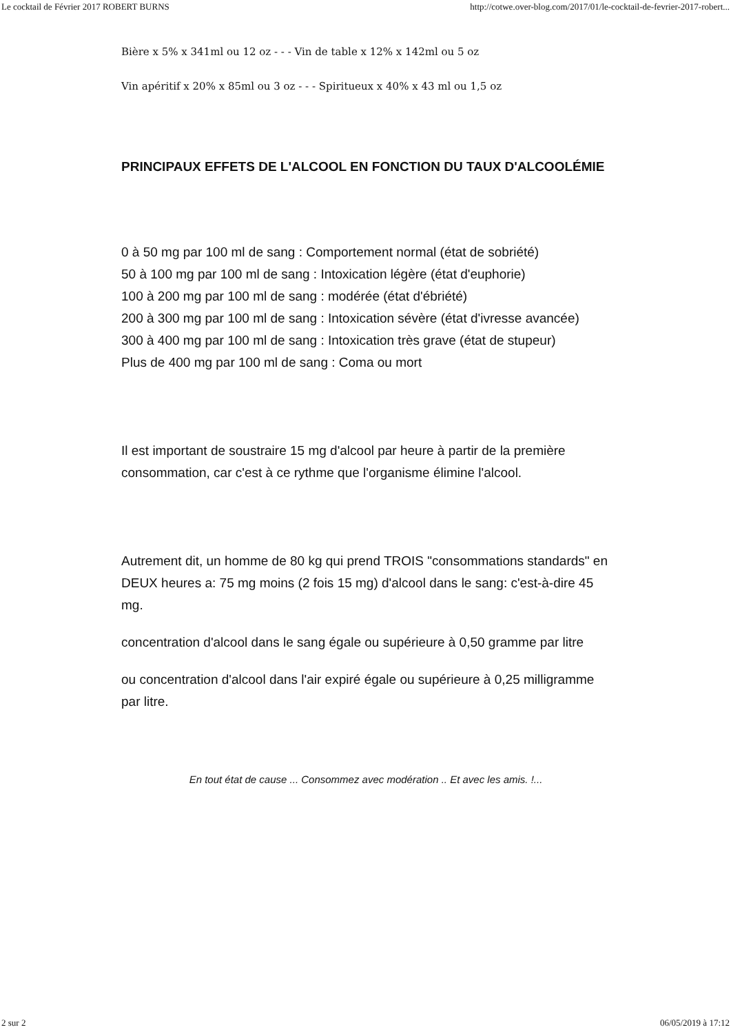Le cocktail de Février 2017 ROBERT BURNS http://cotwe.over-blog.com/2017/01/le-cocktail-de-fevrier-2017-robert...
Bière x 5% x 341ml ou 12 oz - - - Vin de table x 12% x 142ml ou 5 oz
Vin apéritif x 20% x 85ml ou 3 oz - - - Spiritueux x 40% x 43 ml ou 1,5 oz
PRINCIPAUX EFFETS DE L'ALCOOL EN FONCTION DU TAUX D'ALCOOLÉMIE
0 à 50 mg par 100 ml de sang : Comportement normal (état de sobriété)
50 à 100 mg par 100 ml de sang : Intoxication légère (état d'euphorie)
100 à 200 mg par 100 ml de sang : modérée (état d'ébriété)
200 à 300 mg par 100 ml de sang : Intoxication sévère (état d'ivresse avancée)
300 à 400 mg par 100 ml de sang : Intoxication très grave (état de stupeur)
Plus de 400 mg par 100 ml de sang : Coma ou mort
Il est important de soustraire 15 mg d'alcool par heure à partir de la première consommation, car c'est à ce rythme que l'organisme élimine l'alcool.
Autrement dit, un homme de 80 kg qui prend TROIS "consommations standards" en DEUX heures a: 75 mg moins (2 fois 15 mg) d'alcool dans le sang: c'est-à-dire 45 mg.
concentration d'alcool dans le sang égale ou supérieure à 0,50 gramme par litre
ou concentration d'alcool dans l'air expiré égale ou supérieure à 0,25 milligramme par litre.
En tout état de cause ... Consommez avec modération .. Et avec les amis. !...
2 sur 2 06/05/2019 à 17:12